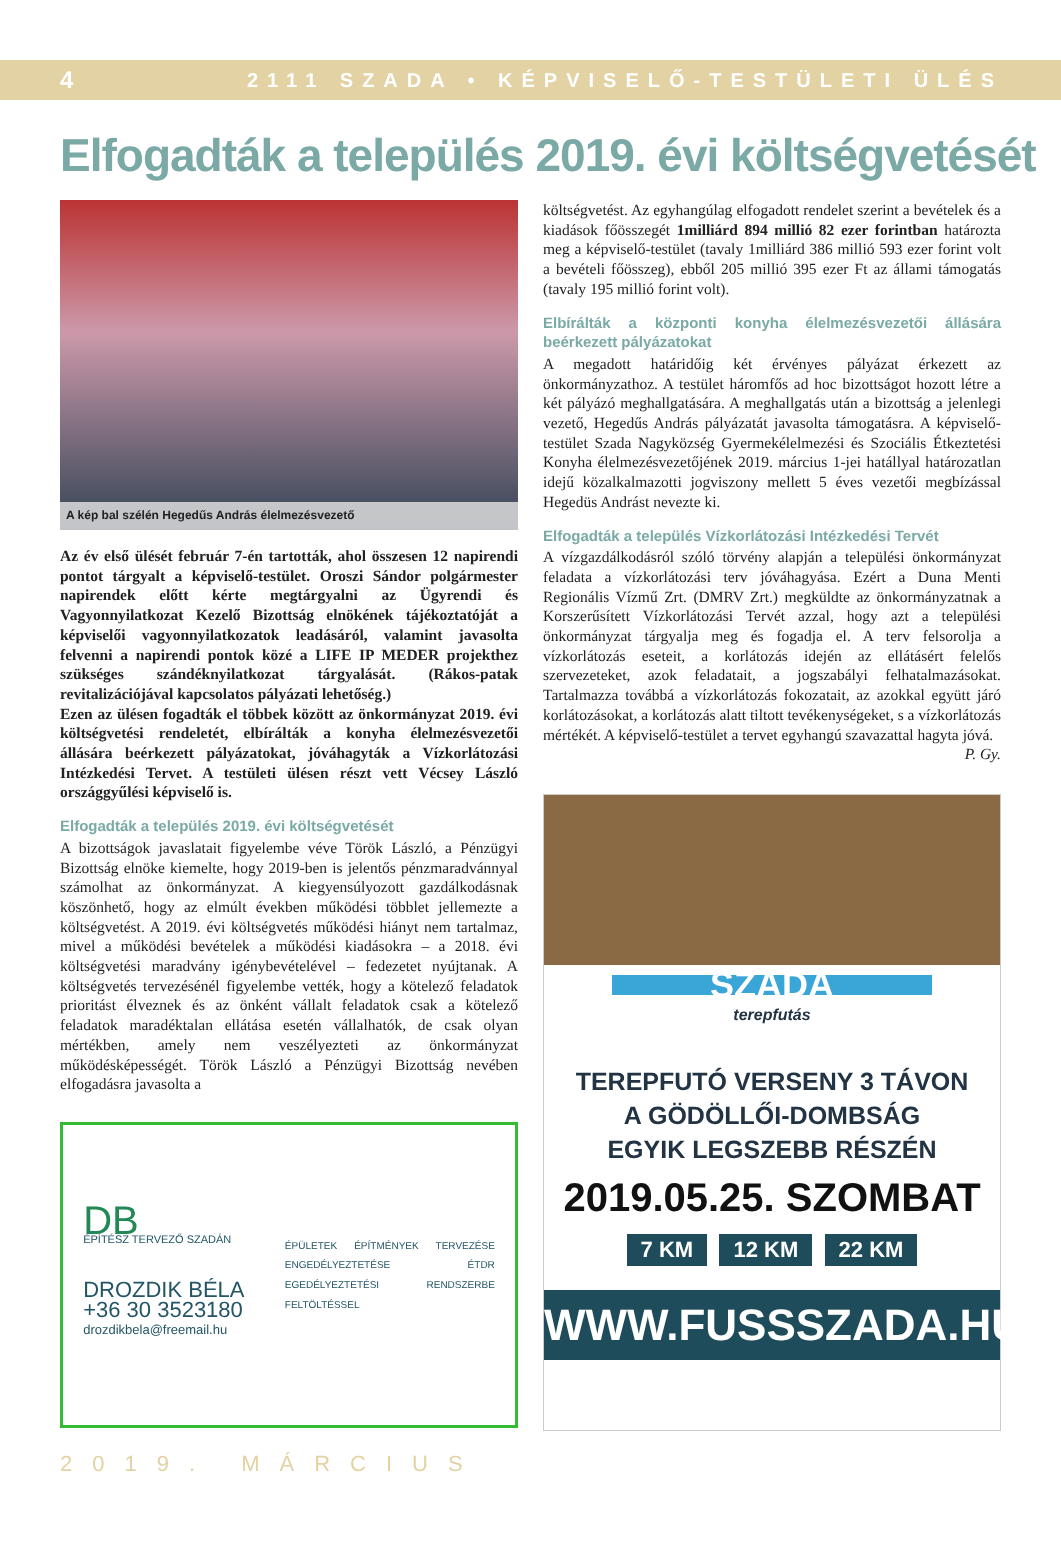4 2111 SZADA • KÉPVISELŐ-TESTÜLETI ÜLÉS
Elfogadták a település 2019. évi költségvetését
A kép bal szélén Hegedűs András élelmezésvezető
Az év első ülését február 7-én tartották, ahol összesen 12 napirendi pontot tárgyalt a képviselő-testület. Oroszi Sándor polgármester napirendek előtt kérte megtárgyalni az Ügyrendi és Vagyonnyilatkozat Kezelő Bizottság elnökének tájékoztatóját a képviselői vagyonnyilatkozatok leadásáról, valamint javasolta felvenni a napirendi pontok közé a LIFE IP MEDER projekthez szükséges szándéknyilatkozat tárgyalását. (Rákos-patak revitalizációjával kapcsolatos pályázati lehetőség.)
Ezen az ülésen fogadták el többek között az önkormányzat 2019. évi költségvetési rendeletét, elbírálták a konyha élelmezésvezetői állására beérkezett pályázatokat, jóváhagyták a Vízkorlátozási Intézkedési Tervet. A testületi ülésen részt vett Vécsey László országgyűlési képviselő is.
Elfogadták a település 2019. évi költségvetését
A bizottságok javaslatait figyelembe véve Török László, a Pénzügyi Bizottság elnöke kiemelte, hogy 2019-ben is jelentős pénzmaradvánnyal számolhat az önkormányzat. A kiegyensúlyozott gazdálkodásnak köszönhető, hogy az elmúlt években működési többlet jellemezte a költségvetést. A 2019. évi költségvetés működési hiányt nem tartalmaz, mivel a működési bevételek a működési kiadásokra – a 2018. évi költségvetési maradvány igénybevételével – fedezetet nyújtanak. A költségvetés tervezésénél figyelembe vették, hogy a kötelező feladatok prioritást élveznek és az önként vállalt feladatok csak a kötelező feladatok maradéktalan ellátása esetén vállalhatók, de csak olyan mértékben, amely nem veszélyezteti az önkormányzat működésképességét. Török László a Pénzügyi Bizottság nevében elfogadásra javasolta a
DB
ÉPÍTÉSZ TERVEZŐ SZADÁN
DROZDIK BÉLA
+36 30 3523180
drozdikbela@freemail.hu
ÉPÜLETEK ÉPÍTMÉNYEK TERVEZÉSE ENGEDÉLYEZTETÉSE ÉTDR EGEDÉLYEZTETÉSI RENDSZERBE FELTÖLTÉSSEL
költségvetést. Az egyhangúlag elfogadott rendelet szerint a bevételek és a kiadások főösszegét 1milliárd 894 millió 82 ezer forintban határozta meg a képviselő-testület (tavaly 1milliárd 386 millió 593 ezer forint volt a bevételi főösszeg), ebből 205 millió 395 ezer Ft az állami támogatás (tavaly 195 millió forint volt).
Elbírálták a központi konyha élelmezésvezetői állására beérkezett pályázatokat
A megadott határidőig két érvényes pályázat érkezett az önkormányzathoz. A testület háromfős ad hoc bizottságot hozott létre a két pályázó meghallgatására. A meghallgatás után a bizottság a jelenlegi vezető, Hegedűs András pályázatát javasolta támogatásra. A képviselő-testület Szada Nagyközség Gyermekélelmezési és Szociális Étkeztetési Konyha élelmezésvezetőjének 2019. március 1-jei hatállyal határozatlan idejű közalkalmazotti jogviszony mellett 5 éves vezetői megbízással Hegedüs Andrást nevezte ki.
Elfogadták a település Vízkorlátozási Intézkedési Tervét
A vízgazdálkodásról szóló törvény alapján a települési önkormányzat feladata a vízkorlátozási terv jóváhagyása. Ezért a Duna Menti Regionális Vízmű Zrt. (DMRV Zrt.) megküldte az önkormányzatnak a Korszerűsített Vízkorlátozási Tervét azzal, hogy azt a települési önkormányzat tárgyalja meg és fogadja el. A terv felsorolja a vízkorlátozás eseteit, a korlátozás idején az ellátásért felelős szervezeteket, azok feladatait, a jogszabályi felhatalmazásokat. Tartalmazza továbbá a vízkorlátozás fokozatait, az azokkal együtt járó korlátozásokat, a korlátozás alatt tiltott tevékenységeket, s a vízkorlátozás mértékét. A képviselő-testület a tervet egyhangú szavazattal hagyta jóvá.
P. Gy.
SZADA
terepfutás
TEREPFUTÓ VERSENY 3 TÁVON
A GÖDÖLLŐI-DOMBSÁG
EGYIK LEGSZEBB RÉSZÉN
2019.05.25. SZOMBAT
7 KM 12 KM 22 KM
WWW.FUSSSZADA.HU
2019. MÁRCIUS